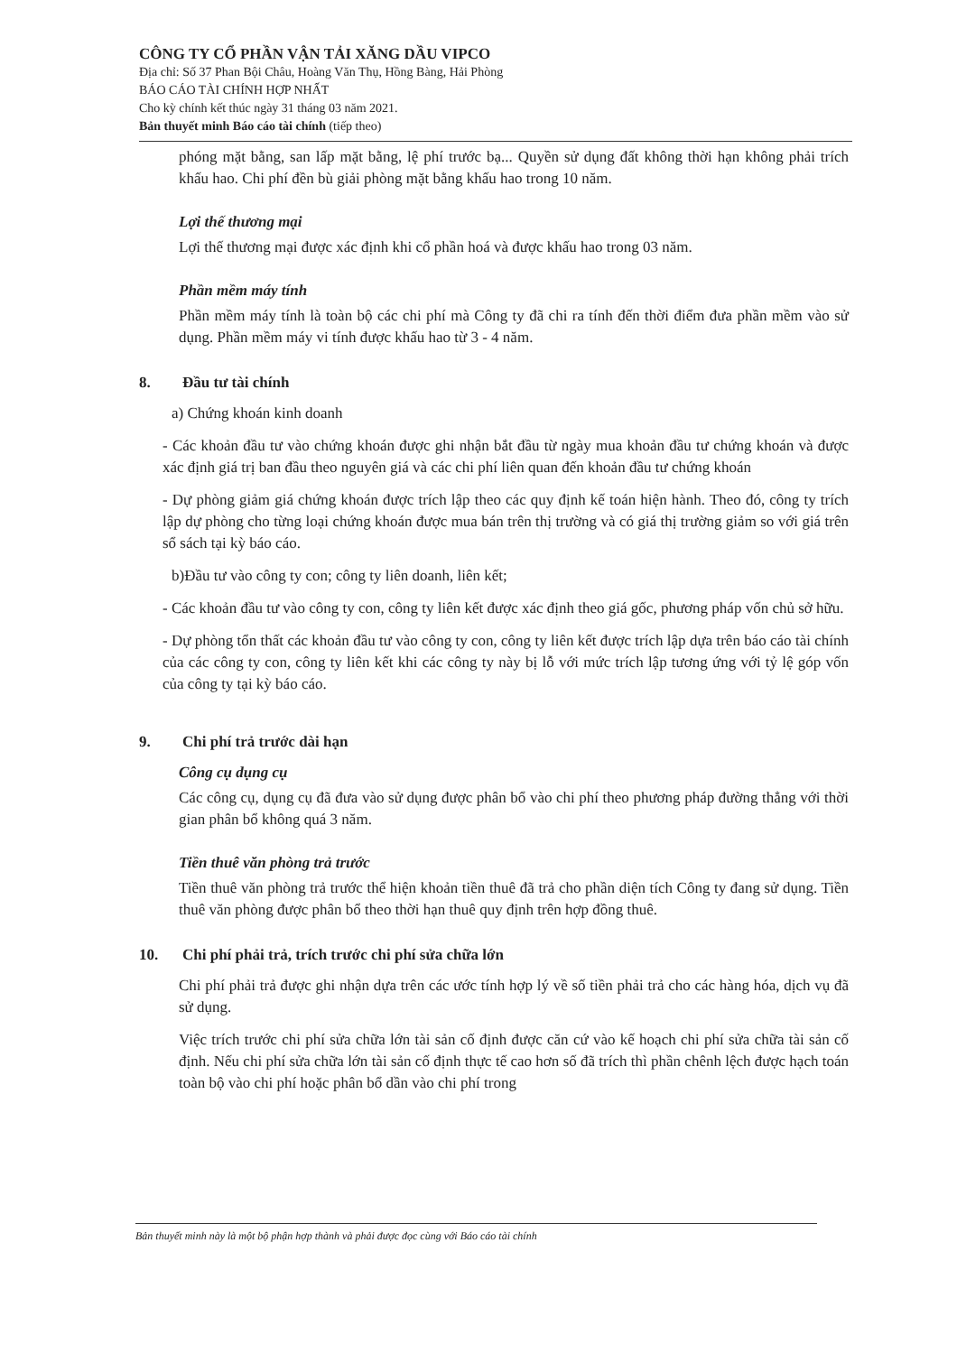CÔNG TY CỔ PHẦN VẬN TẢI XĂNG DẦU VIPCO
Địa chỉ: Số 37 Phan Bội Châu, Hoàng Văn Thụ, Hồng Bàng, Hải Phòng
BÁO CÁO TÀI CHÍNH HỢP NHẤT
Cho kỳ chính kết thúc ngày 31 tháng 03 năm 2021.
Bản thuyết minh Báo cáo tài chính (tiếp theo)
phóng mặt bằng, san lấp mặt bằng, lệ phí trước bạ... Quyền sử dụng đất không thời hạn không phải trích khấu hao. Chi phí đền bù giải phòng mặt bằng khấu hao trong 10 năm.
Lợi thế thương mại
Lợi thế thương mại được xác định khi cổ phần hoá và được khấu hao trong 03 năm.
Phần mềm máy tính
Phần mềm máy tính là toàn bộ các chi phí mà Công ty đã chi ra tính đến thời điểm đưa phần mềm vào sử dụng. Phần mềm máy vi tính được khấu hao từ 3 - 4 năm.
8. Đầu tư tài chính
a) Chứng khoán kinh doanh
- Các khoản đầu tư vào chứng khoán được ghi nhận bắt đầu từ ngày mua khoản đầu tư chứng khoán và được xác định giá trị ban đầu theo nguyên giá và các chi phí liên quan đến khoản đầu tư chứng khoán
- Dự phòng giảm giá chứng khoán được trích lập theo các quy định kế toán hiện hành. Theo đó, công ty trích lập dự phòng cho từng loại chứng khoán được mua bán trên thị trường và có giá thị trường giảm so với giá trên sổ sách tại kỳ báo cáo.
b)Đầu tư vào công ty con; công ty liên doanh, liên kết;
- Các khoản đầu tư vào công ty con, công ty liên kết được xác định theo giá gốc, phương pháp vốn chủ sở hữu.
- Dự phòng tổn thất các khoản đầu tư vào công ty con, công ty liên kết được trích lập dựa trên báo cáo tài chính của các công ty con, công ty liên kết khi các công ty này bị lỗ với mức trích lập tương ứng với tỷ lệ góp vốn của công ty tại kỳ báo cáo.
9. Chi phí trả trước dài hạn
Công cụ dụng cụ
Các công cụ, dụng cụ đã đưa vào sử dụng được phân bổ vào chi phí theo phương pháp đường thẳng với thời gian phân bổ không quá 3 năm.
Tiền thuê văn phòng trả trước
Tiền thuê văn phòng trả trước thể hiện khoản tiền thuê đã trả cho phần diện tích Công ty đang sử dụng. Tiền thuê văn phòng được phân bổ theo thời hạn thuê quy định trên hợp đồng thuê.
10. Chi phí phải trả, trích trước chi phí sửa chữa lớn
Chi phí phải trả được ghi nhận dựa trên các ước tính hợp lý về số tiền phải trả cho các hàng hóa, dịch vụ đã sử dụng.
Việc trích trước chi phí sửa chữa lớn tài sản cố định được căn cứ vào kế hoạch chi phí sửa chữa tài sản cố định. Nếu chi phí sửa chữa lớn tài sản cố định thực tế cao hơn số đã trích thì phần chênh lệch được hạch toán toàn bộ vào chi phí hoặc phân bổ dần vào chi phí trong
Bản thuyết minh này là một bộ phận hợp thành và phải được đọc cùng với Báo cáo tài chính